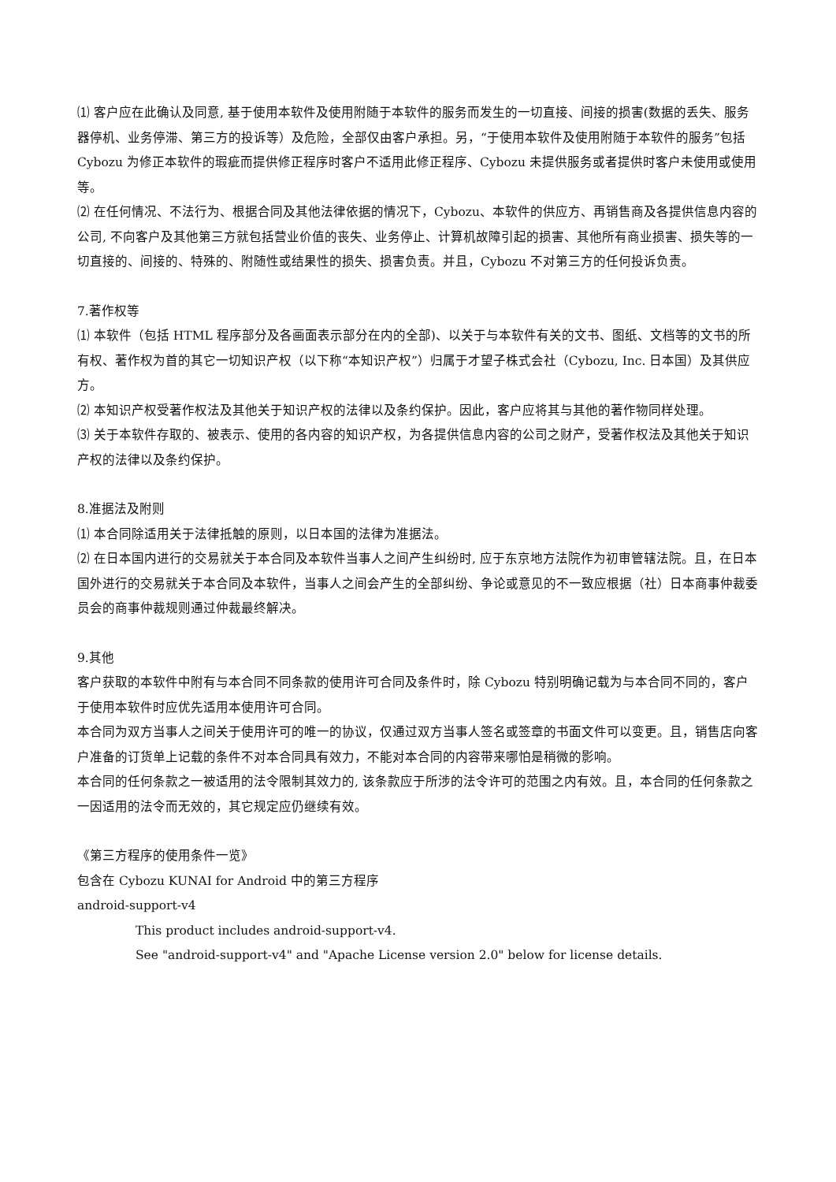⑴ 客户应在此确认及同意, 基于使用本软件及使用附随于本软件的服务而发生的一切直接、间接的损害(数据的丢失、服务器停机、业务停滞、第三方的投诉等）及危险，全部仅由客户承担。另，“于使用本软件及使用附随于本软件的服务”包括 Cybozu 为修正本软件的瑕疵而提供修正程序时客户不适用此修正程序、Cybozu 未提供服务或者提供时客户未使用或使用等。
⑵ 在任何情况、不法行为、根据合同及其他法律依据的情况下，Cybozu、本软件的供应方、再销售商及各提供信息内容的公司, 不向客户及其他第三方就包括营业价值的丧失、业务停止、计算机故障引起的损害、其他所有商业损害、损失等的一切直接的、间接的、特殊的、附随性或结果性的损失、损害负责。并且，Cybozu 不对第三方的任何投诉负责。
7.著作权等
⑴ 本软件（包括 HTML 程序部分及各画面表示部分在内的全部)、以关于与本软件有关的文书、图纸、文档等的文书的所有权、著作权为首的其它一切知识产权（以下称“本知识产权”）归属于才望子株式会社（Cybozu, Inc. 日本国）及其供应方。
⑵ 本知识产权受著作权法及其他关于知识产权的法律以及条约保护。因此，客户应将其与其他的著作物同样处理。
⑶ 关于本软件存取的、被表示、使用的各内容的知识产权，为各提供信息内容的公司之财产，受著作权法及其他关于知识产权的法律以及条约保护。
8.准据法及附则
⑴ 本合同除适用关于法律抵触的原则，以日本国的法律为准据法。
⑵ 在日本国内进行的交易就关于本合同及本软件当事人之间产生纠纷时, 应于东京地方法院作为初审管辖法院。且，在日本国外进行的交易就关于本合同及本软件，当事人之间会产生的全部纠纷、争论或意见的不一致应根据（社）日本商事仲裁委员会的商事仲裁规则通过仲裁最终解决。
9.其他
客户获取的本软件中附有与本合同不同条款的使用许可合同及条件时，除 Cybozu 特别明确记载为与本合同不同的，客户于使用本软件时应优先适用本使用许可合同。
本合同为双方当事人之间关于使用许可的唯一的协议，仅通过双方当事人签名或签章的书面文件可以变更。且，销售店向客户准备的订货单上记载的条件不对本合同具有效力，不能对本合同的内容带来哪怕是稍微的影响。
本合同的任何条款之一被适用的法令限制其效力的, 该条款应于所涉的法令许可的范围之内有效。且，本合同的任何条款之一因适用的法令而无效的，其它规定应仍继续有效。
《第三方程序的使用条件一览》
包含在 Cybozu KUNAI for Android 中的第三方程序
android-support-v4
This product includes android-support-v4.
See "android-support-v4" and "Apache License version 2.0" below for license details.